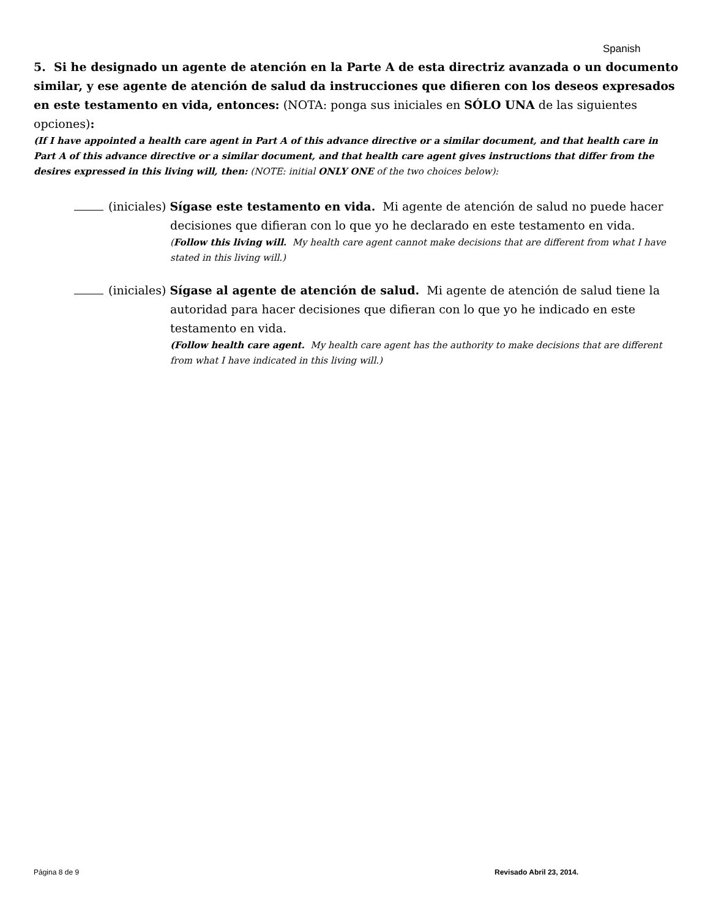Spanish
5. Si he designado un agente de atención en la Parte A de esta directriz avanzada o un documento similar, y ese agente de atención de salud da instrucciones que difieren con los deseos expresados en este testamento en vida, entonces: (NOTA: ponga sus iniciales en SÓLO UNA de las siguientes opciones):
(If I have appointed a health care agent in Part A of this advance directive or a similar document, and that health care in Part A of this advance directive or a similar document, and that health care agent gives instructions that differ from the desires expressed in this living will, then: (NOTE: initial ONLY ONE of the two choices below):
(iniciales) Sígase este testamento en vida. Mi agente de atención de salud no puede hacer
decisiones que difieran con lo que yo he declarado en este testamento en vida.
(Follow this living will. My health care agent cannot make decisions that are different from what I have stated in this living will.)
(iniciales) Sígase al agente de atención de salud. Mi agente de atención de salud tiene la
autoridad para hacer decisiones que difieran con lo que yo he indicado en este testamento en vida.
(Follow health care agent. My health care agent has the authority to make decisions that are different from what I have indicated in this living will.)
Página 8 de 9 Revisado Abril 23, 2014.